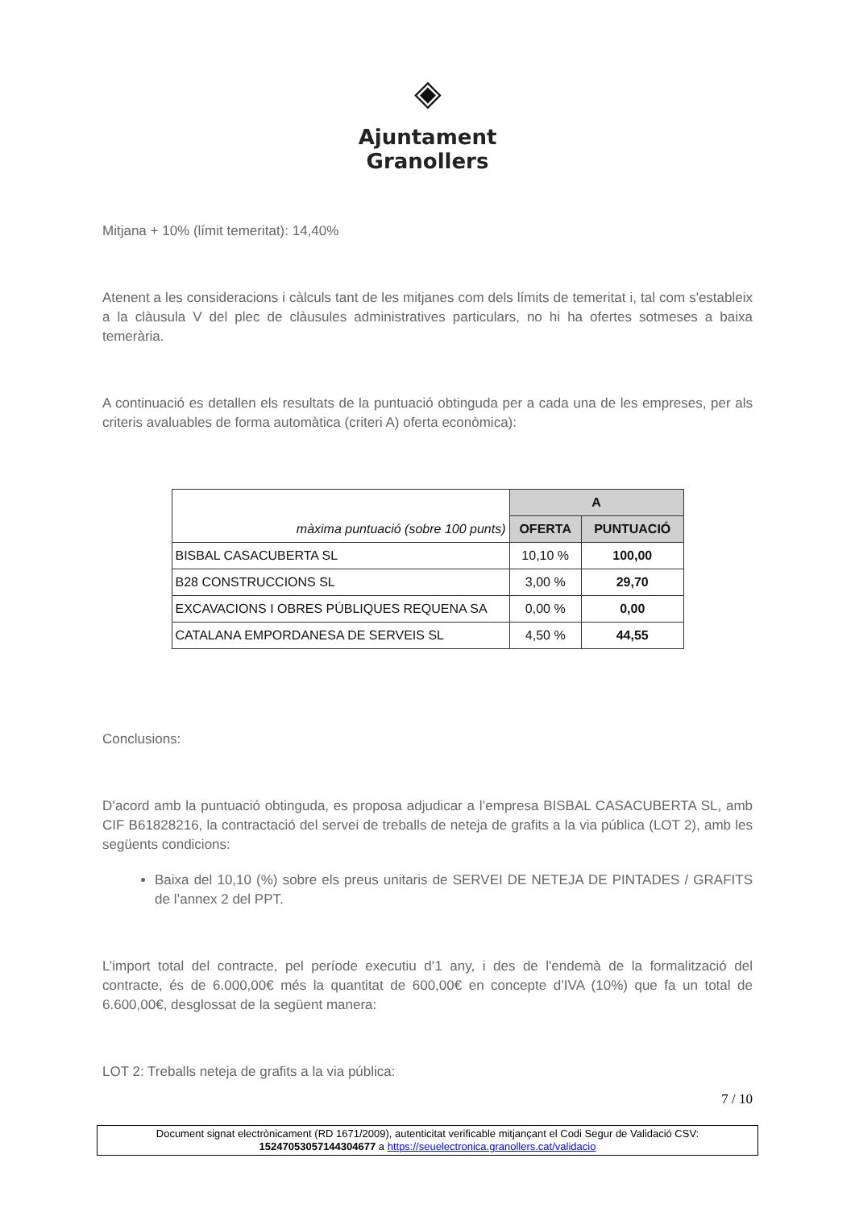◈
Ajuntament
Granollers
Mitjana + 10% (límit temeritat): 14,40%
Atenent a les consideracions i càlculs tant de les mitjanes com dels límits de temeritat i, tal com s'estableix a la clàusula V del plec de clàusules administratives particulars, no hi ha ofertes sotmeses a baixa temerària.
A continuació es detallen els resultats de la puntuació obtinguda per a cada una de les empreses, per als criteris avaluables de forma automàtica (criteri A) oferta econòmica):
| màxima puntuació (sobre 100 punts) | A | |
| | OFERTA | PUNTUACIÓ |
| BISBAL CASACUBERTA SL | 10,10 % | 100,00 |
| B28 CONSTRUCCIONS SL | 3,00 % | 29,70 |
| EXCAVACIONS I OBRES PÚBLIQUES REQUENA SA | 0,00 % | 0,00 |
| CATALANA EMPORDANESA DE SERVEIS SL | 4,50 % | 44,55 |
Conclusions:
D’acord amb la puntuació obtinguda, es proposa adjudicar a l’empresa BISBAL CASACUBERTA SL, amb CIF B61828216, la contractació del servei de treballs de neteja de grafits a la via pública (LOT 2), amb les següents condicions:
Baixa del 10,10 (%) sobre els preus unitaris de SERVEI DE NETEJA DE PINTADES / GRAFITS de l’annex 2 del PPT.
L’import total del contracte, pel període executiu d’1 any, i des de l'endemà de la formalització del contracte, és de 6.000,00€ més la quantitat de 600,00€ en concepte d’IVA (10%) que fa un total de 6.600,00€, desglossat de la següent manera:
LOT 2: Treballs neteja de grafits a la via pública:
7 / 10
Document signat electrònicament (RD 1671/2009), autenticitat verificable mitjançant el Codi Segur de Validació CSV:
15247053057144304677 a https://seuelectronica.granollers.cat/validacio